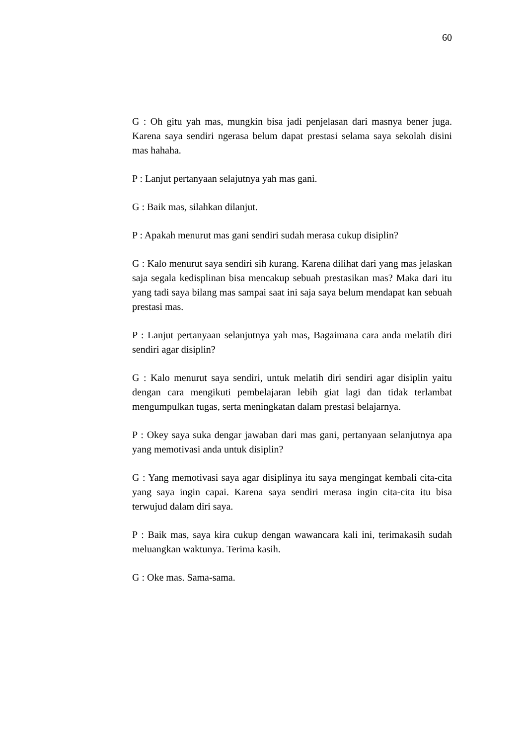60
G : Oh gitu yah mas, mungkin bisa jadi penjelasan dari masnya bener juga. Karena saya sendiri ngerasa belum dapat prestasi selama saya sekolah disini mas hahaha.
P : Lanjut pertanyaan selajutnya yah mas gani.
G : Baik mas, silahkan dilanjut.
P : Apakah menurut mas gani sendiri sudah merasa cukup disiplin?
G : Kalo menurut saya sendiri sih kurang. Karena dilihat dari yang mas jelaskan saja segala kedisplinan bisa mencakup sebuah prestasikan mas? Maka dari itu yang tadi saya bilang mas sampai saat ini saja saya belum mendapat kan sebuah prestasi mas.
P : Lanjut pertanyaan selanjutnya yah mas, Bagaimana cara anda melatih diri sendiri agar disiplin?
G : Kalo menurut saya sendiri, untuk melatih diri sendiri agar disiplin yaitu dengan cara mengikuti pembelajaran lebih giat lagi dan tidak terlambat mengumpulkan tugas, serta meningkatan dalam prestasi belajarnya.
P : Okey saya suka dengar jawaban dari mas gani, pertanyaan selanjutnya apa yang memotivasi anda untuk disiplin?
G : Yang memotivasi saya agar disiplinya itu saya mengingat kembali cita-cita yang saya ingin capai. Karena saya sendiri merasa ingin cita-cita itu bisa terwujud dalam diri saya.
P : Baik mas, saya kira cukup dengan wawancara kali ini, terimakasih sudah meluangkan waktunya. Terima kasih.
G : Oke mas. Sama-sama.